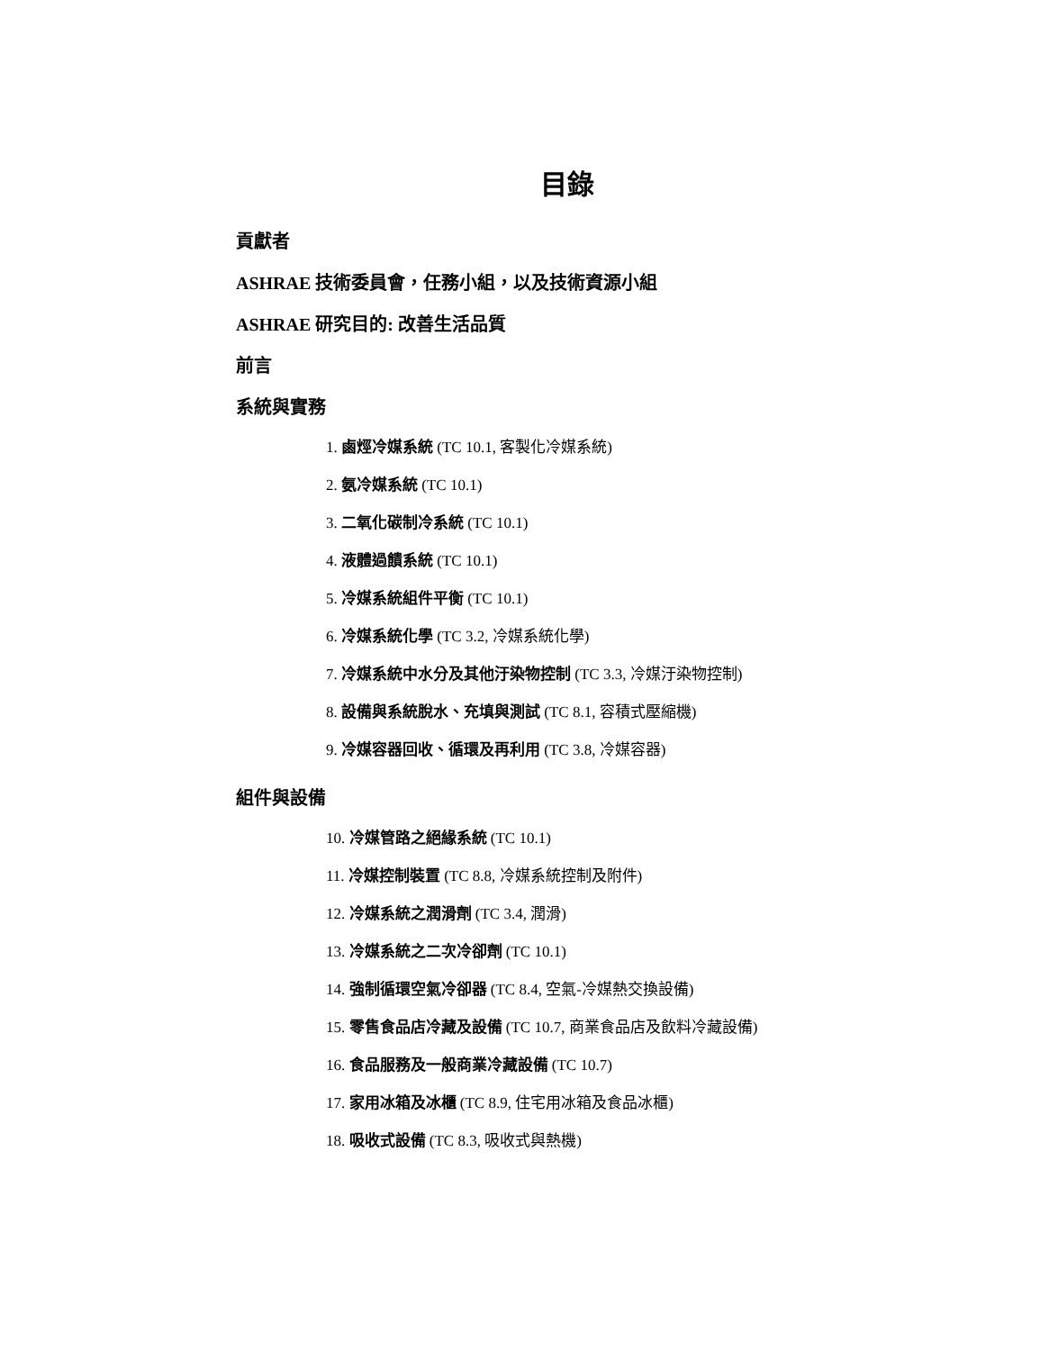目錄
貢獻者
ASHRAE 技術委員會，任務小組，以及技術資源小組
ASHRAE 研究目的: 改善生活品質
前言
系統與實務
1. 鹵烴冷媒系統 (TC 10.1, 客製化冷媒系統)
2. 氨冷媒系統 (TC 10.1)
3. 二氧化碳制冷系統 (TC 10.1)
4. 液體過饋系統 (TC 10.1)
5. 冷媒系統組件平衡 (TC 10.1)
6. 冷媒系統化學 (TC 3.2, 冷媒系統化學)
7. 冷媒系統中水分及其他汙染物控制 (TC 3.3, 冷媒汙染物控制)
8. 設備與系統脫水、充填與測試 (TC 8.1, 容積式壓縮機)
9. 冷媒容器回收、循環及再利用 (TC 3.8, 冷媒容器)
組件與設備
10. 冷媒管路之絕緣系統 (TC 10.1)
11. 冷媒控制裝置 (TC 8.8, 冷媒系統控制及附件)
12. 冷媒系統之潤滑劑 (TC 3.4, 潤滑)
13. 冷媒系統之二次冷卻劑 (TC 10.1)
14. 強制循環空氣冷卻器 (TC 8.4, 空氣-冷媒熱交換設備)
15. 零售食品店冷藏及設備 (TC 10.7, 商業食品店及飲料冷藏設備)
16. 食品服務及一般商業冷藏設備 (TC 10.7)
17. 家用冰箱及冰櫃 (TC 8.9, 住宅用冰箱及食品冰櫃)
18. 吸收式設備 (TC 8.3, 吸收式與熱機)